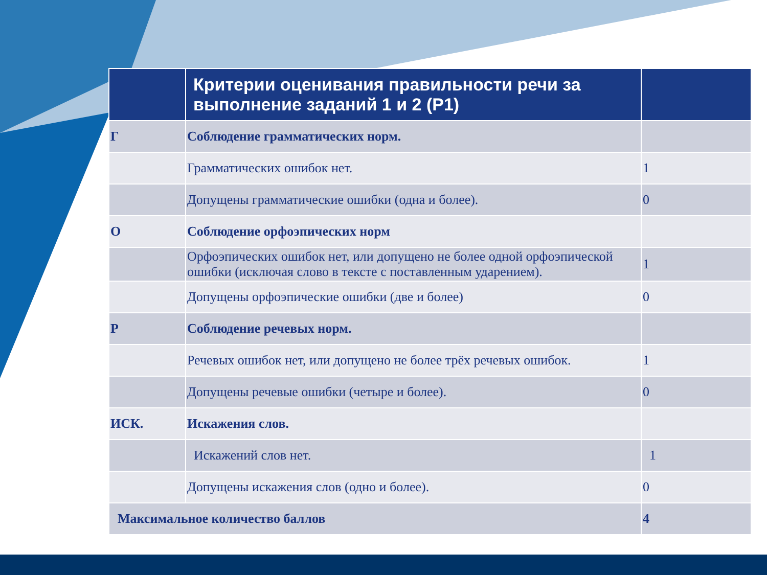| | Критерии оценивания правильности речи за выполнение заданий 1 и 2 (Р1) | |
| --- | --- | --- |
| Г | Соблюдение грамматических норм. | |
| | Грамматических ошибок нет. | 1 |
| | Допущены грамматические ошибки (одна и более). | 0 |
| О | Соблюдение орфоэпических норм | |
| | Орфоэпических ошибок нет, или допущено не более одной орфоэпической ошибки (исключая слово в тексте с поставленным ударением). | 1 |
| | Допущены орфоэпические ошибки (две и более) | 0 |
| Р | Соблюдение речевых норм. | |
| | Речевых ошибок нет, или допущено не более трёх речевых ошибок. | 1 |
| | Допущены речевые ошибки (четыре и более). | 0 |
| ИСК. | Искажения слов. | |
| | Искажений слов нет. | 1 |
| | Допущены искажения слов (одно и более). | 0 |
| Максимальное количество баллов | | 4 |